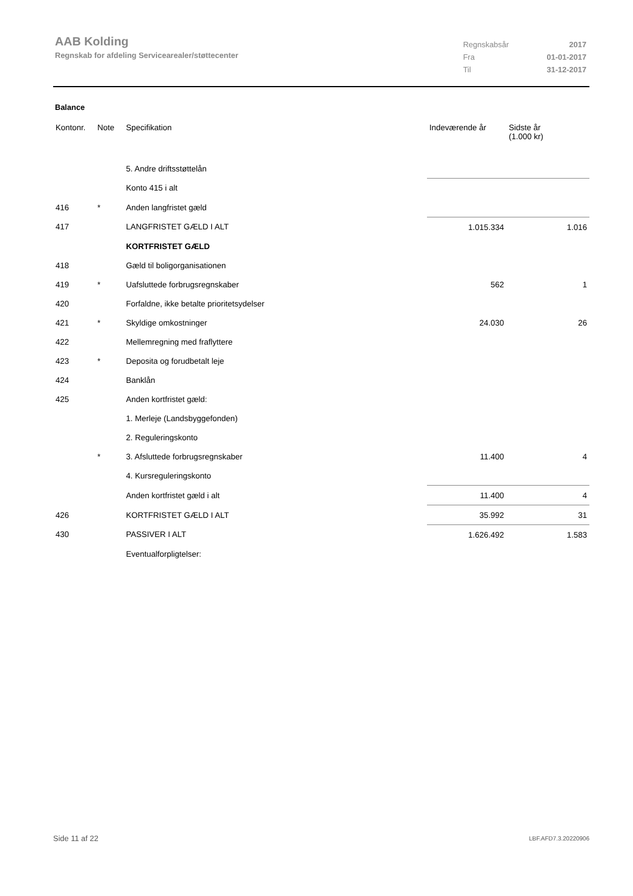AAB Kolding
Regnskab for afdeling Servicearealer/støttecenter
| Regnskabsår | 2017 |
| Fra | 01-01-2017 |
| Til | 31-12-2017 |
Balance
| Kontonr. | Note | Specifikation | Indeværende år | Sidste år (1.000 kr) |
| --- | --- | --- | --- | --- |
| | | 5. Andre driftsstøttelån | | |
| | | Konto 415 i alt | | |
| 416 | * | Anden langfristet gæld | | |
| 417 | | LANGFRISTET GÆLD I ALT | 1.015.334 | 1.016 |
| | | KORTFRISTET GÆLD | | |
| 418 | | Gæld til boligorganisationen | | |
| 419 | * | Uafsluttede forbrugsregnskaber | 562 | 1 |
| 420 | | Forfaldne, ikke betalte prioritetsydelser | | |
| 421 | * | Skyldige omkostninger | 24.030 | 26 |
| 422 | | Mellemregning med fraflyttere | | |
| 423 | * | Deposita og forudbetalt leje | | |
| 424 | | Banklån | | |
| 425 | | Anden kortfristet gæld: | | |
| | | 1. Merleje (Landsbyggefonden) | | |
| | | 2. Reguleringskonto | | |
| | * | 3. Afsluttede forbrugsregnskaber | 11.400 | 4 |
| | | 4. Kursreguleringskonto | | |
| | | Anden kortfristet gæld i alt | 11.400 | 4 |
| 426 | | KORTFRISTET GÆLD I ALT | 35.992 | 31 |
| 430 | | PASSIVER I ALT | 1.626.492 | 1.583 |
| | | Eventualforpligtelser: | | |
Side 11 af 22 LBF.AFD7.3.20220906